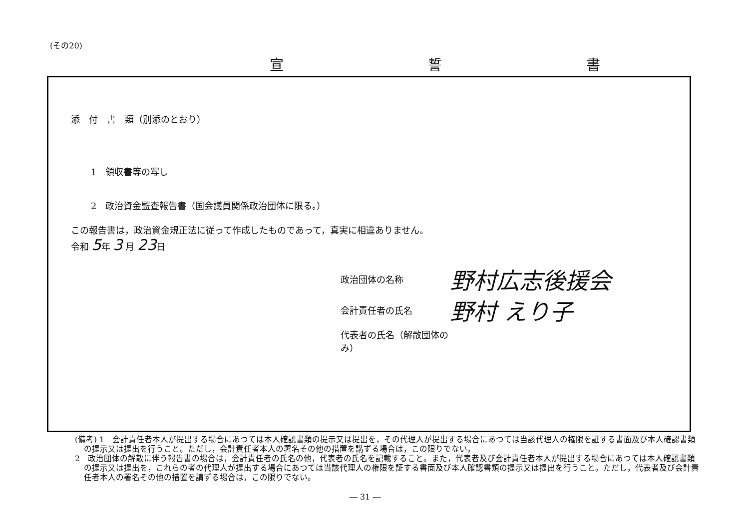(その20)
宣 誓 書
添　付　書　類（別添のとおり）
1　領収書等の写し
2　政治資金監査報告書（国会議員関係政治団体に限る。）
この報告書は，政治資金規正法に従って作成したものであって，真実に相違ありません。
令和 5年 3 月 23日
政治団体の名称 野村広志後援会
会計責任者の氏名 野村 えり子
代表者の氏名（解散団体のみ）
(備考) 1　会計責任者本人が提出する場合にあつては本人確認書類の提示又は提出を，その代理人が提出する場合にあつては当該代理人の権限を証する書面及び本人確認書類の提示又は提出を行うこと。ただし，会計責任者本人の署名その他の措置を講ずる場合は，この限りでない。
2　政治団体の解散に伴う報告書の場合は，会計責任者の氏名の他，代表者の氏名を記載すること。また，代表者及び会計責任者本人が提出する場合にあつては本人確認書類の提示又は提出を，これらの者の代理人が提出する場合にあつては当該代理人の権限を証する書面及び本人確認書類の提示又は提出を行うこと。ただし，代表者及び会計責任者本人の署名その他の措置を講ずる場合は，この限りでない。
― 31 ―